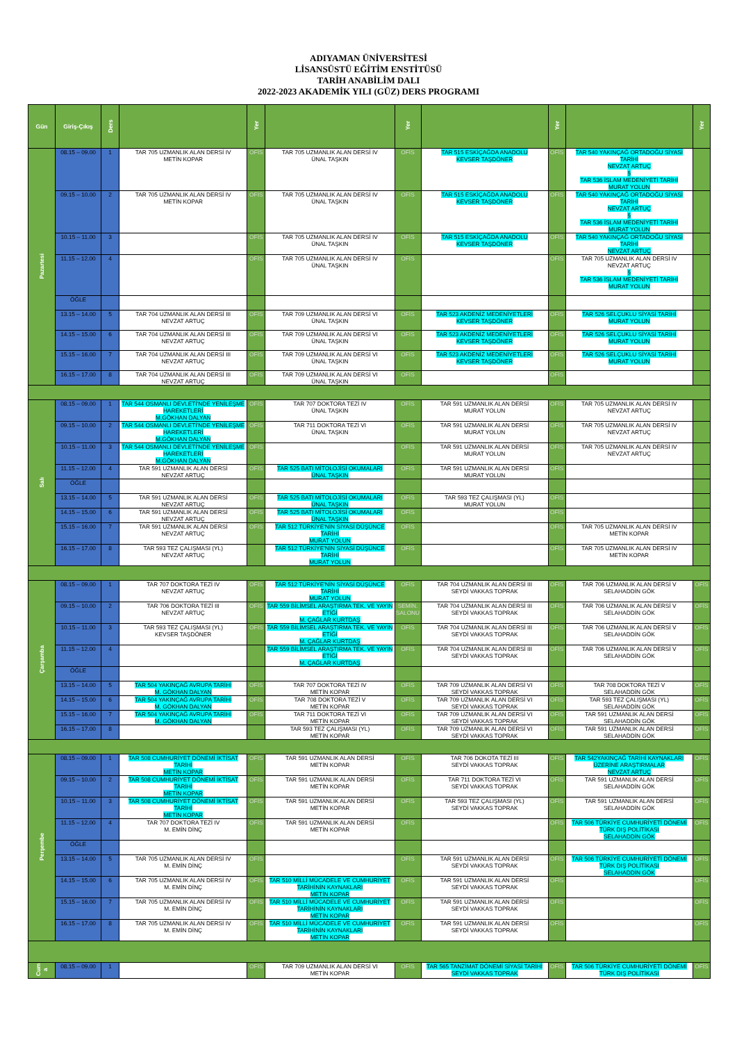ADIYAMAN ÜNİVERSİTESİ
LİSANSÜSTÜ EĞİTİM ENSTİTÜSÜ
TARİH ANABİLİM DALI
2022-2023 AKADEMİK YILI (GÜZ) DERS PROGRAMI
| Gün | Giriş-Çıkış | Ders | | Yer | | Yer | | Yer | | Yer |
| --- | --- | --- | --- | --- | --- | --- | --- | --- | --- | --- |
| Pazartesi | 08.15 – 09.00 | 1 | TAR 705 UZMANLIK ALAN DERSİ IV METİN KOPAR | OFİS | TAR 705 UZMANLIK ALAN DERSİ IV ÜNAL TAŞKIN | OFİS | TAR 515 ESKİÇAĞDA ANADOLU KEVSER TAŞDÖNER | OFİS | TAR 540 YAKINÇAĞ ORTADOĞU SİYASİ TARİHİ NEVZAT ARTUÇ § TAR 536 İSLAM MEDENİYETİ TARİHİ MURAT YOLUN | |
| | 09.15 – 10.00 | 2 | TAR 705 UZMANLIK ALAN DERSİ IV METİN KOPAR | OFİS | TAR 705 UZMANLIK ALAN DERSİ IV ÜNAL TAŞKIN | OFİS | TAR 515 ESKİÇAĞDA ANADOLU KEVSER TAŞDÖNER | OFİS | TAR 540 YAKINÇAĞ ORTADOĞU SİYASİ TARİHİ NEVZAT ARTUÇ § TAR 536 İSLAM MEDENİYETİ TARİHİ MURAT YOLUN | |
| | 10.15 – 11.00 | 3 | | OFİS | TAR 705 UZMANLIK ALAN DERSİ IV ÜNAL TAŞKIN | OFİS | TAR 515 ESKİÇAĞDA ANADOLU KEVSER TAŞDÖNER | OFİS | TAR 540 YAKINÇAĞ ORTADOĞU SİYASİ TARİHİ NEVZAT ARTUÇ | |
| | 11.15 – 12.00 | 4 | | OFİS | TAR 705 UZMANLIK ALAN DERSİ IV ÜNAL TAŞKIN | OFİS | | OFİS | TAR 705 UZMANLIK ALAN DERSİ IV NEVZAT ARTUÇ § TAR 536 İSLAM MEDENİYETİ TARİHİ MURAT YOLUN | |
| | ÖĞLE | | | | | | | | | |
| | 13.15 – 14.00 | 5 | TAR 704 UZMANLIK ALAN DERSİ III NEVZAT ARTUÇ | OFİS | TAR 709 UZMANLIK ALAN DERSİ VI ÜNAL TAŞKIN | OFİS | TAR 523 AKDENİZ MEDENİYETLERİ KEVSER TAŞDÖNER | OFİS | TAR 526 SELÇUKLU SİYASİ TARİHİ MURAT YOLUN | |
| | 14.15 – 15.00 | 6 | TAR 704 UZMANLIK ALAN DERSİ III NEVZAT ARTUÇ | OFİS | TAR 709 UZMANLIK ALAN DERSİ VI ÜNAL TAŞKIN | OFİS | TAR 523 AKDENİZ MEDENİYETLERİ KEVSER TAŞDÖNER | OFİS | TAR 526 SELÇUKLU SİYASİ TARİHİ MURAT YOLUN | |
| | 15.15 – 16.00 | 7 | TAR 704 UZMANLIK ALAN DERSİ III NEVZAT ARTUÇ | OFİS | TAR 709 UZMANLIK ALAN DERSİ VI ÜNAL TAŞKIN | OFİS | TAR 523 AKDENİZ MEDENİYETLERİ KEVSER TAŞDÖNER | OFİS | TAR 526 SELÇUKLU SİYASİ TARİHİ MURAT YOLUN | |
| | 16.15 – 17.00 | 8 | TAR 704 UZMANLIK ALAN DERSİ III NEVZAT ARTUÇ | OFİS | TAR 709 UZMANLIK ALAN DERSİ VI ÜNAL TAŞKIN | OFİS | | OFİS | | |
| Salı | 08.15 – 09.00 | 1 | TAR 544 OSMANLI DEVLETİ'NDE YENİLEŞME HAREKETLERİ M.GÖKHAN DALYAN | OFİS | TAR 707 DOKTORA TEZİ IV ÜNAL TAŞKIN | OFİS | TAR 591 UZMANLIK ALAN DERSİ MURAT YOLUN | OFİS | TAR 705 UZMANLIK ALAN DERSİ IV NEVZAT ARTUÇ | |
| | 09.15 – 10.00 | 2 | TAR 544 OSMANLI DEVLETİ'NDE YENİLEŞME HAREKETLERİ M.GÖKHAN DALYAN | OFİS | TAR 711 DOKTORA TEZİ VI ÜNAL TAŞKIN | OFİS | TAR 591 UZMANLIK ALAN DERSİ MURAT YOLUN | OFİS | TAR 705 UZMANLIK ALAN DERSİ IV NEVZAT ARTUÇ | |
| | 10.15 – 11.00 | 3 | TAR 544 OSMANLI DEVLETİ'NDE YENİLEŞME HAREKETLERİ M.GÖKHAN DALYAN | OFİS | | OFİS | TAR 591 UZMANLIK ALAN DERSİ MURAT YOLUN | OFİS | TAR 705 UZMANLIK ALAN DERSİ IV NEVZAT ARTUÇ | |
| | 11.15 – 12.00 | 4 | TAR 591 UZMANLIK ALAN DERSİ NEVZAT ARTUÇ | OFİS | TAR 525 BATI MİTOLOJİSİ OKUMALARI ÜNAL TAŞKIN | OFİS | TAR 591 UZMANLIK ALAN DERSİ MURAT YOLUN | OFİS | | |
| | ÖĞLE | | | | | | | | | |
| | 13.15 – 14.00 | 5 | TAR 591 UZMANLIK ALAN DERSİ NEVZAT ARTUÇ | OFİS | TAR 525 BATI MİTOLOJİSİ OKUMALARI ÜNAL TAŞKIN | OFİS | TAR 593 TEZ ÇALIŞMASI (YL) MURAT YOLUN | OFİS | | |
| | 14.15 – 15.00 | 6 | TAR 591 UZMANLIK ALAN DERSİ NEVZAT ARTUÇ | OFİS | TAR 525 BATI MİTOLOJİSİ OKUMALARI ÜNAL TAŞKIN | OFİS | | OFİS | | |
| | 15.15 – 16.00 | 7 | TAR 591 UZMANLIK ALAN DERSİ NEVZAT ARTUÇ | OFİS | TAR 512 TÜRKİYE'NİN SİYASİ DÜŞÜNCE TARİHİ MURAT YOLUN | OFİS | | OFİS | TAR 705 UZMANLIK ALAN DERSİ IV METİN KOPAR | |
| | 16.15 – 17.00 | 8 | TAR 593 TEZ ÇALIŞMASI (YL) NEVZAT ARTUÇ | | TAR 512 TÜRKİYE'NİN SİYASİ DÜŞÜNCE TARİHİ MURAT YOLUN | OFİS | | OFİS | TAR 705 UZMANLIK ALAN DERSİ IV METİN KOPAR | |
| Çarşamba | 08.15 – 09.00 | 1 | TAR 707 DOKTORA TEZİ IV NEVZAT ARTUÇ | OFİS | TAR 512 TÜRKİYE'NİN SİYASİ DÜŞÜNCE TARİHİ MURAT YOLUN | OFİS | TAR 704 UZMANLIK ALAN DERSİ III SEYDİ VAKKAS TOPRAK | OFİS | TAR 706 UZMANLIK ALAN DERSİ V SELAHADDİN GÖK | OFİS |
| | 09.15 – 10.00 | 2 | TAR 706 DOKTORA TEZİ III NEVZAT ARTUÇ | OFİS | TAR 559 BİLİMSEL ARAŞTIRMA TEK. VE YAYIN ETİĞİ M. ÇAĞLAR KURTDAŞ | SEMİN. SALONU | TAR 704 UZMANLIK ALAN DERSİ III SEYDİ VAKKAS TOPRAK | OFİS | TAR 706 UZMANLIK ALAN DERSİ V SELAHADDİN GÖK | OFİS |
| | 10.15 – 11.00 | 3 | TAR 593 TEZ ÇALIŞMASI (YL) KEVSER TAŞDÖNER | OFİS | TAR 559 BİLİMSEL ARAŞTIRMA TEK. VE YAYIN ETİĞİ M. ÇAĞLAR KURTDAŞ | OFİS | TAR 704 UZMANLIK ALAN DERSİ III SEYDİ VAKKAS TOPRAK | OFİS | TAR 706 UZMANLIK ALAN DERSİ V SELAHADDİN GÖK | OFİS |
| | 11.15 – 12.00 | 4 | | | TAR 559 BİLİMSEL ARAŞTIRMA TEK. VE YAYIN ETİĞİ M. ÇAĞLAR KURTDAŞ | OFİS | TAR 704 UZMANLIK ALAN DERSİ III SEYDİ VAKKAS TOPRAK | OFİS | TAR 706 UZMANLIK ALAN DERSİ V SELAHADDİN GÖK | OFİS |
| | ÖĞLE | | | | | | | | | |
| | 13.15 – 14.00 | 5 | TAR 504 YAKINÇAĞ AVRUPA TARİHİ M. GÖKHAN DALYAN | OFİS | TAR 707 DOKTORA TEZİ IV METİN KOPAR | OFİS | TAR 709 UZMANLIK ALAN DERSİ VI SEYDİ VAKKAS TOPRAK | OFİS | TAR 708 DOKTORA TEZİ V SELAHADDİN GÖK | OFİS |
| | 14.15 – 15.00 | 6 | TAR 504 YAKINÇAĞ AVRUPA TARİHİ M. GÖKHAN DALYAN | OFİS | TAR 708 DOKTORA TEZİ V METİN KOPAR | OFİS | TAR 709 UZMANLIK ALAN DERSİ VI SEYDİ VAKKAS TOPRAK | OFİS | TAR 593 TEZ ÇALIŞMASI (YL) SELAHADDİN GÖK | OFİS |
| | 15.15 – 16.00 | 7 | TAR 504 YAKINÇAĞ AVRUPA TARİHİ M. GÖKHAN DALYAN | OFİS | TAR 711 DOKTORA TEZİ VI METİN KOPAR | OFİS | TAR 709 UZMANLIK ALAN DERSİ VI SEYDİ VAKKAS TOPRAK | OFİS | TAR 591 UZMANLIK ALAN DERSİ SELAHADDİN GÖK | OFİS |
| | 16.15 – 17.00 | 8 | | | TAR 593 TEZ ÇALIŞMASI (YL) METİN KOPAR | OFİS | TAR 709 UZMANLIK ALAN DERSİ VI SEYDİ VAKKAS TOPRAK | OFİS | TAR 591 UZMANLIK ALAN DERSİ SELAHADDİN GÖK | OFİS |
| Perşembe | 08.15 – 09.00 | 1 | TAR 508 CUMHURİYET DÖNEMİ İKTİSAT TARİHİ METİN KOPAR | OFİS | TAR 591 UZMANLIK ALAN DERSİ METİN KOPAR | OFİS | TAR 706 DOKOTA TEZİ III SEYDİ VAKKAS TOPRAK | OFİS | TAR 542YAKINÇAĞ TARİHİ KAYNAKLARI ÜZERİNE ARAŞTIRMALAR NEVZAT ARTUÇ | OFİS |
| | 09.15 – 10.00 | 2 | TAR 508 CUMHURİYET DÖNEMİ İKTİSAT TARİHİ METİN KOPAR | OFİS | TAR 591 UZMANLIK ALAN DERSİ METİN KOPAR | OFİS | TAR 711 DOKTORA TEZİ VI SEYDİ VAKKAS TOPRAK | OFİS | TAR 591 UZMANLIK ALAN DERSİ SELAHADDİN GÖK | OFİS |
| | 10.15 – 11.00 | 3 | TAR 508 CUMHURİYET DÖNEMİ İKTİSAT TARİHİ METİN KOPAR | OFİS | TAR 591 UZMANLIK ALAN DERSİ METİN KOPAR | OFİS | TAR 593 TEZ ÇALIŞMASI (YL) SEYDİ VAKKAS TOPRAK | OFİS | TAR 591 UZMANLIK ALAN DERSİ SELAHADDİN GÖK | OFİS |
| | 11.15 – 12.00 | 4 | TAR 707 DOKTORA TEZİ IV M. EMİN DİNÇ | OFİS | TAR 591 UZMANLIK ALAN DERSİ METİN KOPAR | OFİS | | OFİS | TAR 506 TÜRKİYE CUMHURİYETİ DÖNEMİ TÜRK DIŞ POLİTİKASI SELAHADDİN GÖK | OFİS |
| | ÖĞLE | | | | | | | | | |
| | 13.15 – 14.00 | 5 | TAR 705 UZMANLIK ALAN DERSİ IV M. EMİN DİNÇ | OFİS | | OFİS | TAR 591 UZMANLIK ALAN DERSİ SEYDİ VAKKAS TOPRAK | OFİS | TAR 506 TÜRKİYE CUMHURİYETİ DÖNEMİ TÜRK DIŞ POLİTİKASI SELAHADDİN GÖK | OFİS |
| | 14.15 – 15.00 | 6 | TAR 705 UZMANLIK ALAN DERSİ IV M. EMİN DİNÇ | OFİS | TAR 510 MİLLİ MÜCADELE VE CUMHURİYET TARİHİNİN KAYNAKLARI METİN KOPAR | OFİS | TAR 591 UZMANLIK ALAN DERSİ SEYDİ VAKKAS TOPRAK | OFİS | | OFİS |
| | 15.15 – 16.00 | 7 | TAR 705 UZMANLIK ALAN DERSİ IV M. EMİN DİNÇ | OFİS | TAR 510 MİLLİ MÜCADELE VE CUMHURİYET TARİHİNİN KAYNAKLARI METİN KOPAR | OFİS | TAR 591 UZMANLIK ALAN DERSİ SEYDİ VAKKAS TOPRAK | OFİS | | OFİS |
| | 16.15 – 17.00 | 8 | TAR 705 UZMANLIK ALAN DERSİ IV M. EMİN DİNÇ | OFİS | TAR 510 MİLLİ MÜCADELE VE CUMHURİYET TARİHİNİN KAYNAKLARI METİN KOPAR | OFİS | TAR 591 UZMANLIK ALAN DERSİ SEYDİ VAKKAS TOPRAK | OFİS | | OFİS |
| Cum a | 08.15 – 09.00 | 1 | | OFİS | TAR 709 UZMANLIK ALAN DERSİ VI METİN KOPAR | OFİS | TAR 565 TANZİMAT DÖNEMİ SİYASİ TARİHİ SEYDİ VAKKAS TOPRAK | OFİS | TAR 506 TÜRKİYE CUMHURİYETİ DÖNEMİ TÜRK DIŞ POLİTİKASI | OFİS |